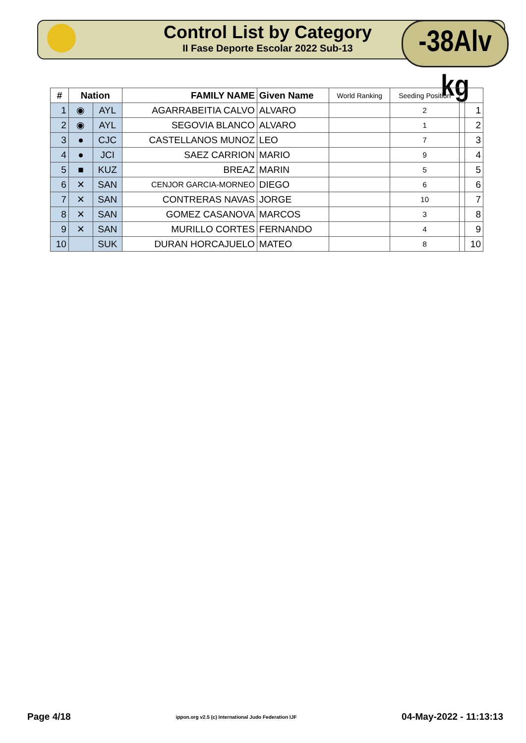Control List by Category
II Fase Deporte Escolar 2022 Sub-13
-38Alv kg
| # | Nation | | FAMILY NAME | Given Name | World Ranking | Seeding Position | | |
| --- | --- | --- | --- | --- | --- | --- | --- | --- |
| 1 | ◉ | AYL | AGARRABEITIA CALVO | ALVARO | | 2 | | 1 |
| 2 | ◉ | AYL | SEGOVIA BLANCO | ALVARO | | 1 | | 2 |
| 3 | ● | CJC | CASTELLANOS MUNOZ | LEO | | 7 | | 3 |
| 4 | ● | JCI | SAEZ CARRION | MARIO | | 9 | | 4 |
| 5 | ■ | KUZ | BREAZ | MARIN | | 5 | | 5 |
| 6 | ✕ | SAN | CENJOR GARCIA-MORNEO | DIEGO | | 6 | | 6 |
| 7 | ✕ | SAN | CONTRERAS NAVAS | JORGE | | 10 | | 7 |
| 8 | ✕ | SAN | GOMEZ CASANOVA | MARCOS | | 3 | | 8 |
| 9 | ✕ | SAN | MURILLO CORTES | FERNANDO | | 4 | | 9 |
| 10 | | SUK | DURAN HORCAJUELO | MATEO | | 8 | | 10 |
Page 4/18 ippon.org v2.5 (c) International Judo Federation IJF 04-May-2022 - 11:13:13